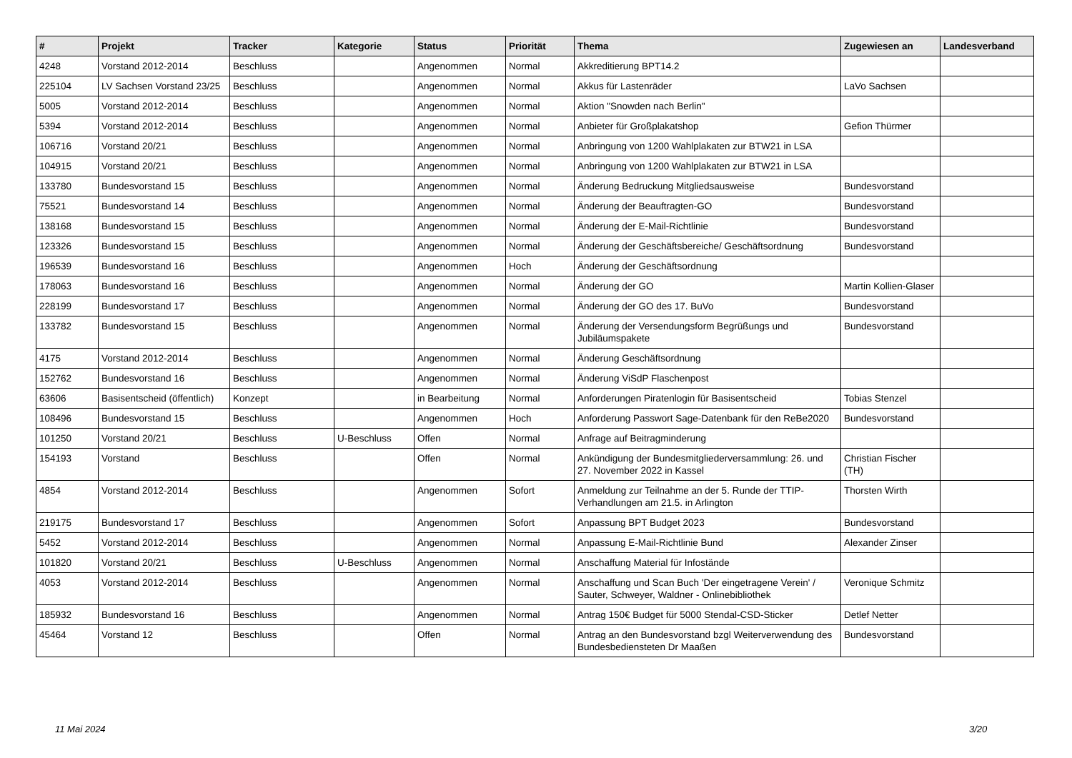| # | Projekt | Tracker | Kategorie | Status | Priorität | Thema | Zugewiesen an | Landesverband |
| --- | --- | --- | --- | --- | --- | --- | --- | --- |
| 4248 | Vorstand 2012-2014 | Beschluss | | Angenommen | Normal | Akkreditierung BPT14.2 | | |
| 225104 | LV Sachsen Vorstand 23/25 | Beschluss | | Angenommen | Normal | Akkus für Lastenräder | LaVo Sachsen | |
| 5005 | Vorstand 2012-2014 | Beschluss | | Angenommen | Normal | Aktion "Snowden nach Berlin" | | |
| 5394 | Vorstand 2012-2014 | Beschluss | | Angenommen | Normal | Anbieter für Großplakatshop | Gefion Thürmer | |
| 106716 | Vorstand 20/21 | Beschluss | | Angenommen | Normal | Anbringung von 1200 Wahlplakaten zur BTW21 in LSA | | |
| 104915 | Vorstand 20/21 | Beschluss | | Angenommen | Normal | Anbringung von 1200 Wahlplakaten zur BTW21 in LSA | | |
| 133780 | Bundesvorstand 15 | Beschluss | | Angenommen | Normal | Änderung Bedruckung Mitgliedsausweise | Bundesvorstand | |
| 75521 | Bundesvorstand 14 | Beschluss | | Angenommen | Normal | Änderung der Beauftragten-GO | Bundesvorstand | |
| 138168 | Bundesvorstand 15 | Beschluss | | Angenommen | Normal | Änderung der E-Mail-Richtlinie | Bundesvorstand | |
| 123326 | Bundesvorstand 15 | Beschluss | | Angenommen | Normal | Änderung der Geschäftsbereiche/ Geschäftsordnung | Bundesvorstand | |
| 196539 | Bundesvorstand 16 | Beschluss | | Angenommen | Hoch | Änderung der Geschäftsordnung | | |
| 178063 | Bundesvorstand 16 | Beschluss | | Angenommen | Normal | Änderung der GO | Martin Kollien-Glaser | |
| 228199 | Bundesvorstand 17 | Beschluss | | Angenommen | Normal | Änderung der GO des 17. BuVo | Bundesvorstand | |
| 133782 | Bundesvorstand 15 | Beschluss | | Angenommen | Normal | Änderung der Versendungsform Begrüßungs und Jubiläumspakete | Bundesvorstand | |
| 4175 | Vorstand 2012-2014 | Beschluss | | Angenommen | Normal | Änderung Geschäftsordnung | | |
| 152762 | Bundesvorstand 16 | Beschluss | | Angenommen | Normal | Änderung ViSdP Flaschenpost | | |
| 63606 | Basisentscheid (öffentlich) | Konzept | | in Bearbeitung | Normal | Anforderungen Piratenlogin für Basisentscheid | Tobias Stenzel | |
| 108496 | Bundesvorstand 15 | Beschluss | | Angenommen | Hoch | Anforderung Passwort Sage-Datenbank für den ReBe2020 | Bundesvorstand | |
| 101250 | Vorstand 20/21 | Beschluss | U-Beschluss | Offen | Normal | Anfrage auf Beitragminderung | | |
| 154193 | Vorstand | Beschluss | | Offen | Normal | Ankündigung der Bundesmitgliederversammlung: 26. und 27. November 2022 in Kassel | Christian Fischer (TH) | |
| 4854 | Vorstand 2012-2014 | Beschluss | | Angenommen | Sofort | Anmeldung zur Teilnahme an der 5. Runde der TTIP-Verhandlungen am 21.5. in Arlington | Thorsten Wirth | |
| 219175 | Bundesvorstand 17 | Beschluss | | Angenommen | Sofort | Anpassung BPT Budget 2023 | Bundesvorstand | |
| 5452 | Vorstand 2012-2014 | Beschluss | | Angenommen | Normal | Anpassung E-Mail-Richtlinie Bund | Alexander Zinser | |
| 101820 | Vorstand 20/21 | Beschluss | U-Beschluss | Angenommen | Normal | Anschaffung Material für Infostände | | |
| 4053 | Vorstand 2012-2014 | Beschluss | | Angenommen | Normal | Anschaffung und Scan Buch 'Der eingetragene Verein' / Sauter, Schweyer, Waldner - Onlinebibliothek | Veronique Schmitz | |
| 185932 | Bundesvorstand 16 | Beschluss | | Angenommen | Normal | Antrag 150€ Budget für 5000 Stendal-CSD-Sticker | Detlef Netter | |
| 45464 | Vorstand 12 | Beschluss | | Offen | Normal | Antrag an den Bundesvorstand bzgl Weiterverwendung des Bundesbediensteten Dr Maaßen | Bundesvorstand | |
11 Mai 2024 3/20